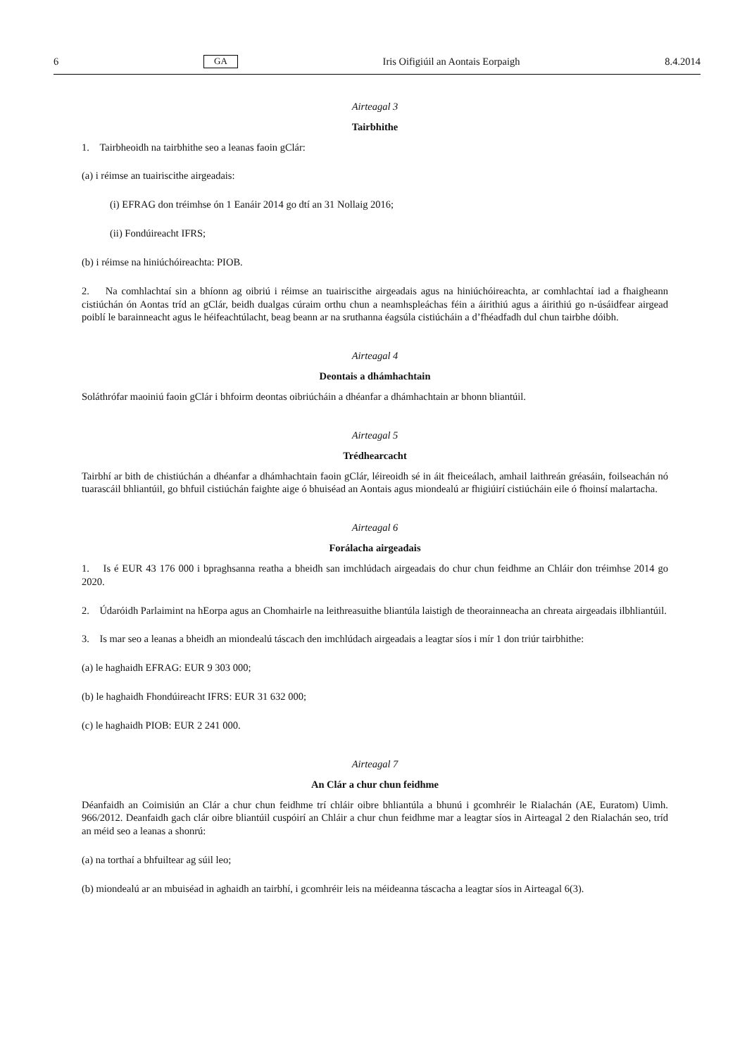6 GA Iris Oifigiúil an Aontais Eorpaigh 8.4.2014
Airteagal 3
Tairbhithe
1. Tairbheoidh na tairbhithe seo a leanas faoin gClár:
(a) i réimse an tuairiscithe airgeadais:
(i) EFRAG don tréimhse ón 1 Eanáir 2014 go dtí an 31 Nollaig 2016;
(ii) Fondúireacht IFRS;
(b) i réimse na hiniúchóireachta: PIOB.
2. Na comhlachtaí sin a bhíonn ag oibriú i réimse an tuairiscithe airgeadais agus na hiniúchóireachta, ar comhlachtaí iad a fhaigheann cistiúchán ón Aontas tríd an gClár, beidh dualgas cúraim orthu chun a neamhspleáchas féin a áirithiú agus a áirithiú go n-úsáidfear airgead poiblí le barainneacht agus le héifeachtúlacht, beag beann ar na sruthanna éagsúla cistiúcháin a d’fhéadfadh dul chun tairbhe dóibh.
Airteagal 4
Deontais a dhámhachtain
Soláthrófar maoiniú faoin gClár i bhfoirm deontas oibriúcháin a dhéanfar a dhámhachtain ar bhonn bliantúil.
Airteagal 5
Trédhearcacht
Tairbhí ar bith de chistiúchán a dhéanfar a dhámhachtain faoin gClár, léireoidh sé in áit fheiceálach, amhail laithreán gréasáin, foilseachán nó tuarascáil bhliantúil, go bhfuil cistiúchán faighte aige ó bhuiséad an Aontais agus miondealú ar fhigiúirí cistiúcháin eile ó fhoinsí malartacha.
Airteagal 6
Forálacha airgeadais
1. Is é EUR 43 176 000 i bpraghsanna reatha a bheidh san imchlúdach airgeadais do chur chun feidhme an Chláir don tréimhse 2014 go 2020.
2. Údaróidh Parlaimint na hEorpa agus an Chomhairle na leithreasuithe bliantúla laistigh de theorainneacha an chreata airgeadais ilbhliantúil.
3. Is mar seo a leanas a bheidh an miondealú táscach den imchlúdach airgeadais a leagtar síos i mír 1 don triúr tairbhithe:
(a) le haghaidh EFRAG: EUR 9 303 000;
(b) le haghaidh Fhondúireacht IFRS: EUR 31 632 000;
(c) le haghaidh PIOB: EUR 2 241 000.
Airteagal 7
An Clár a chur chun feidhme
Déanfaidh an Coimisiún an Clár a chur chun feidhme trí chláir oibre bhliantúla a bhunú i gcomhréir le Rialachán (AE, Euratom) Uimh. 966/2012. Deanfaidh gach clár oibre bliantúil cuspóirí an Chláir a chur chun feidhme mar a leagtar síos in Airteagal 2 den Rialachán seo, tríd an méid seo a leanas a shonrú:
(a) na torthaí a bhfuiltear ag súil leo;
(b) miondealú ar an mbuiséad in aghaidh an tairbhí, i gcomhréir leis na méideanna táscacha a leagtar síos in Airteagal 6(3).